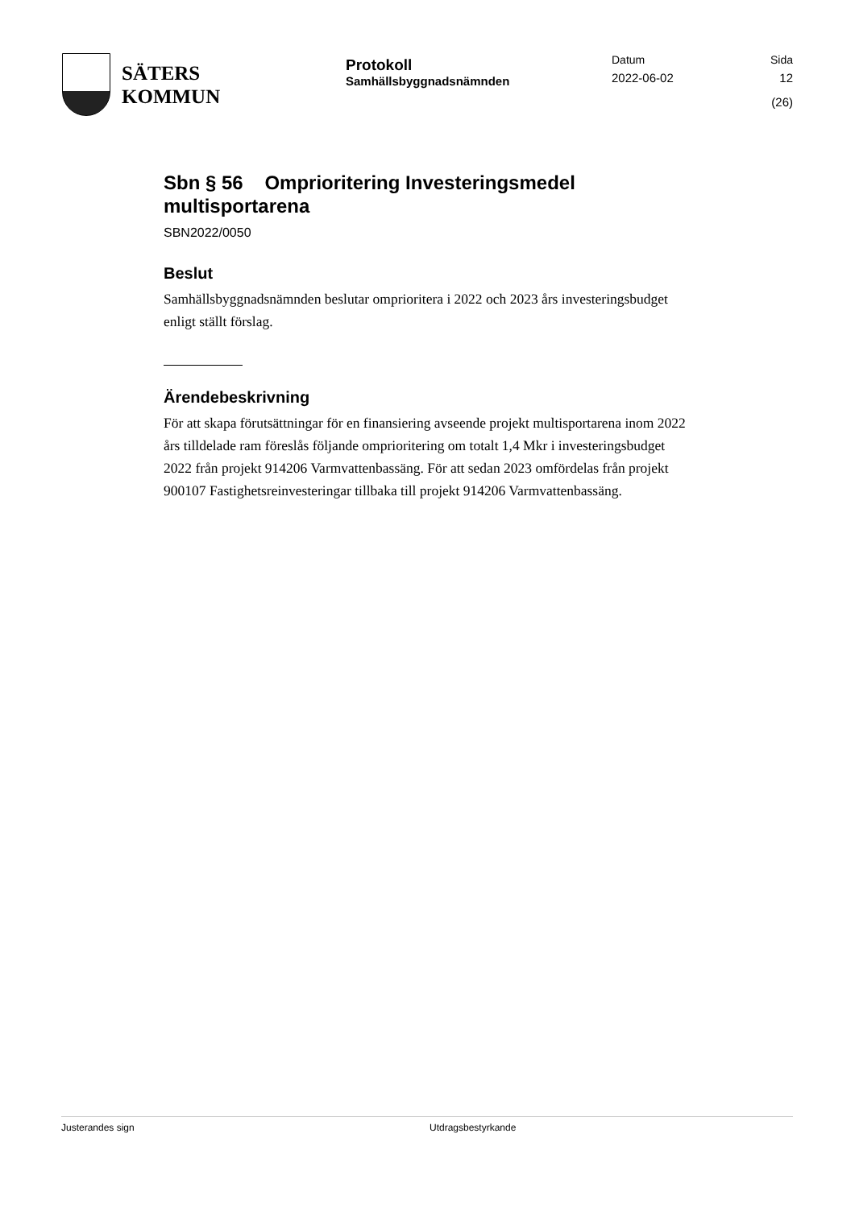SÄTERS
KOMMUN
Protokoll
Samhällsbyggnadsnämnden
Datum
2022-06-02
Sida
12 (26)
Sbn § 56 Omprioritering Investeringsmedel multisportarena
SBN2022/0050
Beslut
Samhällsbyggnadsnämnden beslutar omprioritera i 2022 och 2023 års investeringsbudget enligt ställt förslag.
Ärendebeskrivning
För att skapa förutsättningar för en finansiering avseende projekt multisportarena inom 2022 års tilldelade ram föreslås följande omprioritering om totalt 1,4 Mkr i investeringsbudget 2022 från projekt 914206 Varmvattenbassäng. För att sedan 2023 omfördelas från projekt 900107 Fastighetsreinvesteringar tillbaka till projekt 914206 Varmvattenbassäng.
Justerandes sign Utdragsbestyrkande